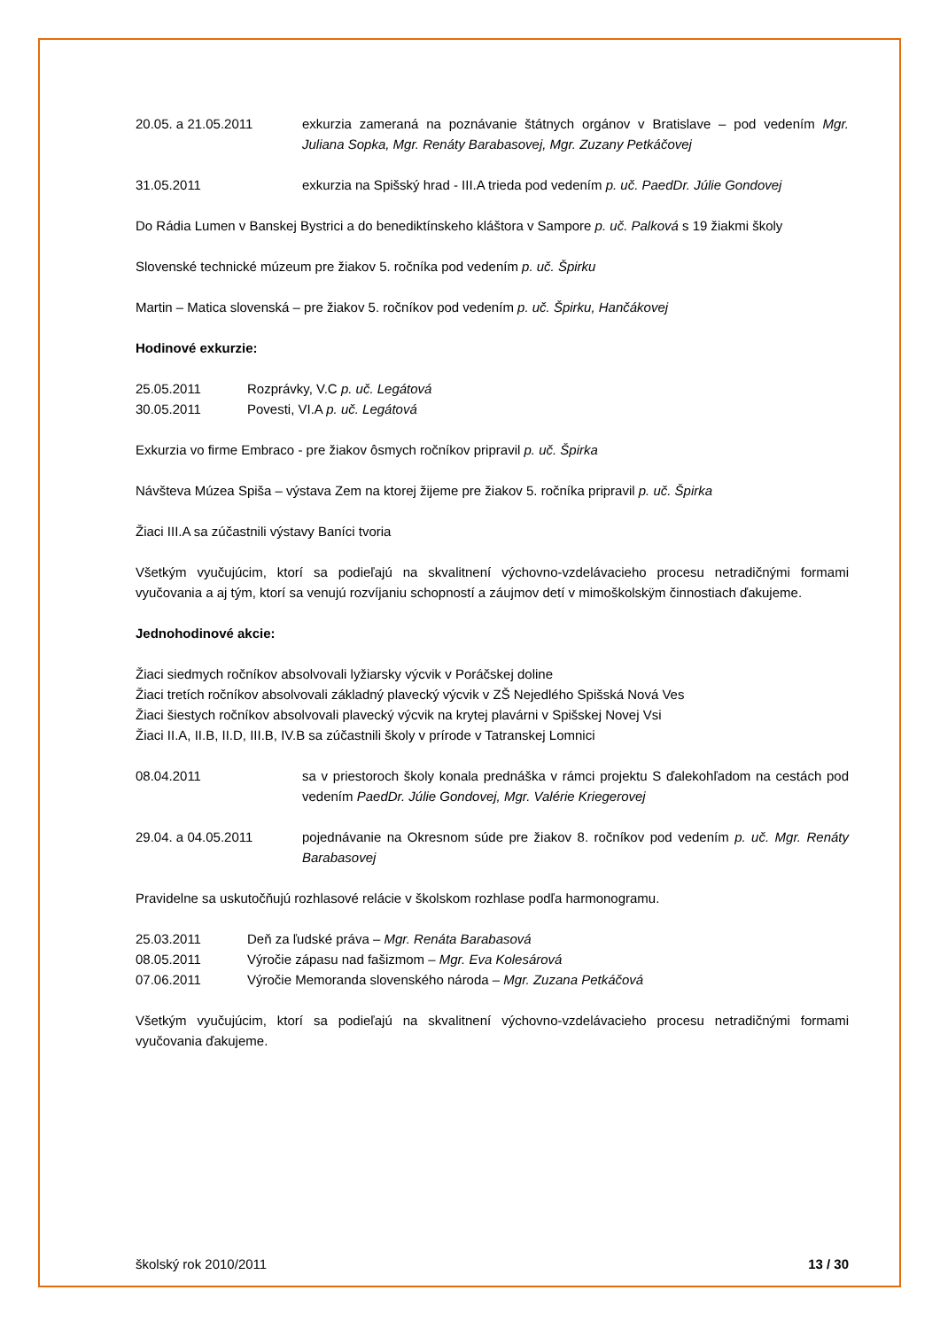20.05. a 21.05.2011 exkurzia zameraná na poznávanie štátnych orgánov v Bratislave – pod vedením Mgr. Juliana Sopka, Mgr. Renáty Barabasovej, Mgr. Zuzany Petkáčovej
31.05.2011 exkurzia na Spišský hrad - III.A trieda pod vedením p. uč. PaedDr. Júlie Gondovej
Do Rádia Lumen v Banskej Bystrici a do benediktínskeho kláštora v Sampore p. uč. Palková s 19 žiakmi školy
Slovenské technické múzeum pre žiakov 5. ročníka pod vedením p. uč. Špirku
Martin – Matica slovenská – pre žiakov 5. ročníkov pod vedením p. uč. Špirku, Hančákovej
Hodinové exkurzie:
25.05.2011 Rozprávky, V.C p. uč. Legátová
30.05.2011 Povesti, VI.A p. uč. Legátová
Exkurzia vo firme Embraco - pre žiakov ôsmych ročníkov pripravil p. uč. Špirka
Návšteva Múzea Spiša – výstava Zem na ktorej žijeme pre žiakov 5. ročníka pripravil p. uč. Špirka
Žiaci III.A sa zúčastnili výstavy Baníci tvoria
Všetkým vyučujúcim, ktorí sa podieľajú na skvalitnení výchovno-vzdelávacieho procesu netradičnými formami vyučovania a aj tým, ktorí sa venujú rozvíjaniu schopností a záujmov detí v mimoškolskÿm činnostiach ďakujeme.
Jednohodinové akcie:
Žiaci siedmych ročníkov absolvovali lyžiarsky výcvik v Poráčskej doline
Žiaci tretích ročníkov absolvovali základný plavecký výcvik v ZŠ Nejedlého Spišská Nová Ves
Žiaci šiestych ročníkov absolvovali plavecký výcvik na krytej plavárni v Spišskej Novej Vsi
Žiaci II.A, II.B, II.D, III.B, IV.B sa zúčastnili školy v prírode v Tatranskej Lomnici
08.04.2011 sa v priestoroch školy konala prednáška v rámci projektu S ďalekohľadom na cestách pod vedením PaedDr. Júlie Gondovej, Mgr. Valérie Kriegerovej
29.04. a 04.05.2011 pojednávanie na Okresnom súde pre žiakov 8. ročníkov pod vedením p. uč. Mgr. Renáty Barabasovej
Pravidelne sa uskutočňujú rozhlasové relácie v školskom rozhlase podľa harmonogramu.
25.03.2011 Deň za ľudské práva – Mgr. Renáta Barabasová
08.05.2011 Výročie zápasu nad fašizmom – Mgr. Eva Kolesárová
07.06.2011 Výročie Memoranda slovenského národa – Mgr. Zuzana Petkáčová
Všetkým vyučujúcim, ktorí sa podieľajú na skvalitnení výchovno-vzdelávacieho procesu netradičnými formami vyučovania ďakujeme.
školský rok 2010/2011 13 / 30